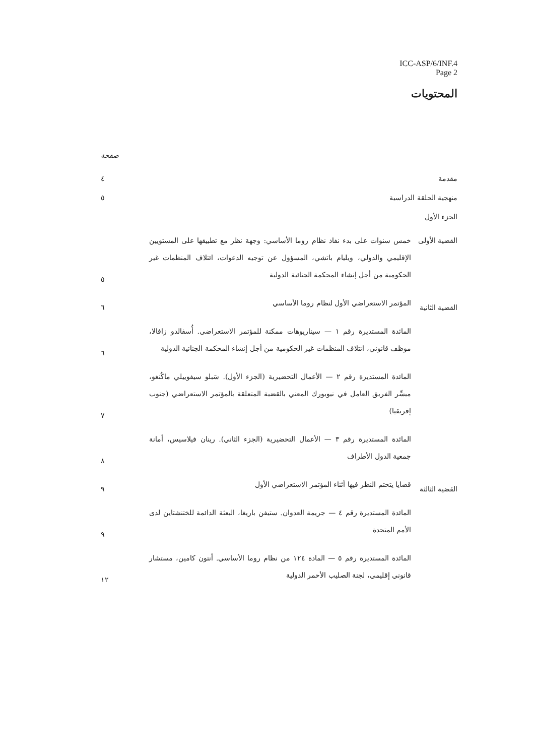ICC-ASP/6/INF.4
Page 2
المحتويات
صفحة
مقدمة
٤
منهجية الحلقة الدراسية
٥
الجزء الأول
القضية الأولى
خمس سنوات على بدء نفاذ نظام روما الأساسي: وجهة نظر مع تطبيقها على المستويين الإقليمي والدولي، ويليام باتشي، المسؤول عن توجيه الدعوات، ائتلاف المنظمات غير الحكومية من أجل إنشاء المحكمة الجنائية الدولية
٥
القضية الثانية
المؤتمر الاستعراضي الأول لنظام روما الأساسي
٦
المائدة المستديرة رقم ١ — سيناريوهات ممكنة للمؤتمر الاستعراضي. أُسفالدو زافالا، موظف قانوني، ائتلاف المنظمات غير الحكومية من أجل إنشاء المحكمة الجنائية الدولية
٦
المائدة المستديرة رقم ٢ — الأعمال التحضيرية (الجزء الأول). سَبلو سيفوييلي ماكُنغو، ميسِّر الفريق العامل في نيويورك المعني بالقضية المتعلقة بالمؤتمر الاستعراضي (جنوب إفريقيا)
٧
المائدة المستديرة رقم ٣ — الأعمال التحضيرية (الجزء الثاني). رينان فيلاسيس، أمانة جمعية الدول الأطراف
٨
القضية الثالثة
قضايا يتحتم النظر فيها أثناء المؤتمر الاستعراضي الأول
٩
المائدة المستديرة رقم ٤ — جريمة العدوان. ستيفن باريغا، البعثة الدائمة للختنشتاين لدى الأمم المتحدة
٩
المائدة المستديرة رقم ٥ — المادة ١٢٤ من نظام روما الأساسي. أنتون كامين، مستشار قانوني إقليمي، لجنة الصليب الأحمر الدولية
١٢